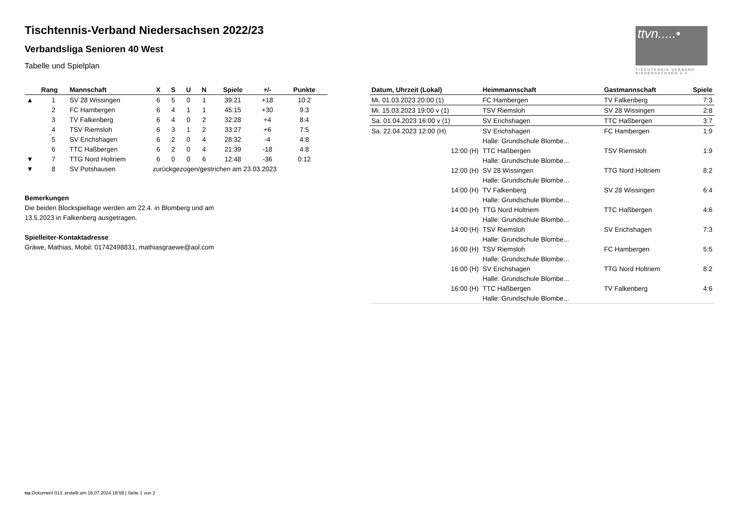Tischtennis-Verband Niedersachsen 2022/23
Verbandsliga Senioren 40 West
Tabelle und Spielplan
ttvn.....•
TISCHTENNIS-VERBAND NIEDERSACHSEN e.V.
| | Rang | Mannschaft | X | S | U | N | Spiele | +/- | Punkte |
| --- | --- | --- | --- | --- | --- | --- | --- | --- | --- |
| ▲ | 1 | SV 28 Wissingen | 6 | 5 | 0 | 1 | 39:21 | +18 | 10:2 |
| | 2 | FC Hambergen | 6 | 4 | 1 | 1 | 45:15 | +30 | 9:3 |
| | 3 | TV Falkenberg | 6 | 4 | 0 | 2 | 32:28 | +4 | 8:4 |
| | 4 | TSV Riemsloh | 6 | 3 | 1 | 2 | 33:27 | +6 | 7:5 |
| | 5 | SV Erichshagen | 6 | 2 | 0 | 4 | 28:32 | -4 | 4:8 |
| | 6 | TTC Haßbergen | 6 | 2 | 0 | 4 | 21:39 | -18 | 4:8 |
| ▼ | 7 | TTG Nord Holtriem | 6 | 0 | 0 | 6 | 12:48 | -36 | 0:12 |
| ▼ | 8 | SV Potshausen | zurückgezogen/gestrichen am 23.03.2023 | | | | | | |
Bemerkungen
Die beiden Blockspieltage werden am 22.4. in Blomberg und am
13.5.2023 in Falkenberg ausgetragen.
Spielleiter-Kontaktadresse
Gräwe, Mathias, Mobil: 01742498831, mathiasgraewe@aol.com
| Datum, Uhrzeit (Lokal) | Heimmannschaft | Gastmannschaft | Spiele |
| --- | --- | --- | --- |
| Mi. 01.03.2023 20:00 (1) | FC Hambergen | TV Falkenberg | 7:3 |
| Mi. 15.03.2023 19:00 v (1) | TSV Riemsloh | SV 28 Wissingen | 2:8 |
| Sa. 01.04.2023 16:00 v (1) | SV Erichshagen | TTC Haßbergen | 3:7 |
| Sa. 22.04.2023 12:00 (H) | SV Erichshagen | FC Hambergen | 1:9 |
| | Halle: Grundschule Blombe... | | |
| 12:00 (H) | TTC Haßbergen | TSV Riemsloh | 1:9 |
| | Halle: Grundschule Blombe... | | |
| 12:00 (H) | SV 28 Wissingen | TTG Nord Holtriem | 8:2 |
| | Halle: Grundschule Blombe... | | |
| 14:00 (H) | TV Falkenberg | SV 28 Wissingen | 6:4 |
| | Halle: Grundschule Blombe... | | |
| 14:00 (H) | TTG Nord Holtriem | TTC Haßbergen | 4:6 |
| | Halle: Grundschule Blombe... | | |
| 14:00 (H) | TSV Riemsloh | SV Erichshagen | 7:3 |
| | Halle: Grundschule Blombe... | | |
| 16:00 (H) | TSV Riemsloh | FC Hambergen | 5:5 |
| | Halle: Grundschule Blombe... | | |
| 16:00 (H) | SV Erichshagen | TTG Nord Holtriem | 8:2 |
| | Halle: Grundschule Blombe... | | |
| 16:00 (H) | TTC Haßbergen | TV Falkenberg | 4:6 |
| | Halle: Grundschule Blombe... | | |
nu.Dokument 013, erstellt am 18.07.2024 18:58 | Seite 1 von 2